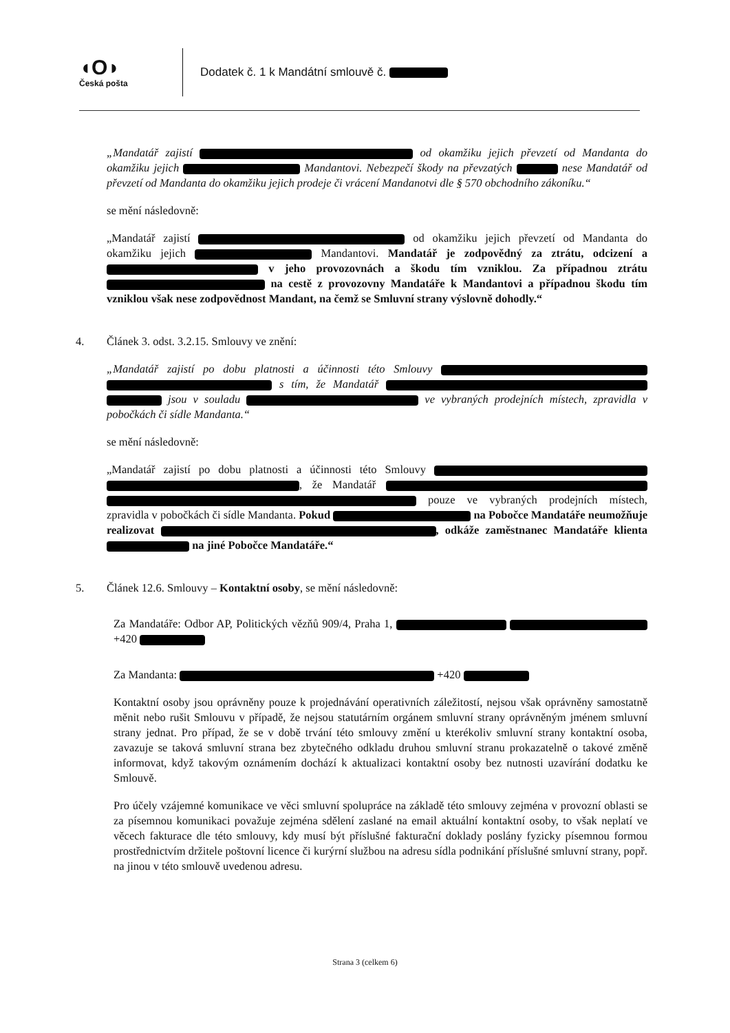◖O◗
Česká pošta
Dodatek č. 1 k Mandátní smlouvě č.
„Mandatář zajistí od okamžiku jejich převzetí od Mandanta do okamžiku jejich Mandantovi. Nebezpečí škody na převzatých nese Mandatář od převzetí od Mandanta do okamžiku jejich prodeje či vrácení Mandanotvi dle § 570 obchodního zákoníku.“
se mění následovně:
„Mandatář zajistí od okamžiku jejich převzetí od Mandanta do okamžiku jejich Mandantovi. Mandatář je zodpovědný za ztrátu, odcizení a v jeho provozovnách a škodu tím vzniklou. Za případnou ztrátu na cestě z provozovny Mandatáře k Mandantovi a případnou škodu tím vzniklou však nese zodpovědnost Mandant, na čemž se Smluvní strany výslovně dohodly.“
4. Článek 3. odst. 3.2.15. Smlouvy ve znění:
„Mandatář zajistí po dobu platnosti a účinnosti této Smlouvy s tím, že Mandatář jsou v souladu ve vybraných prodejních místech, zpravidla v pobočkách či sídle Mandanta.“
se mění následovně:
„Mandatář zajistí po dobu platnosti a účinnosti této Smlouvy , že Mandatář pouze ve vybraných prodejních místech, zpravidla v pobočkách či sídle Mandanta. Pokud na Pobočce Mandatáře neumožňuje realizovat , odkáže zaměstnanec Mandatáře klienta na jiné Pobočce Mandatáře.“
5. Článek 12.6. Smlouvy – Kontaktní osoby, se mění následovně:
Za Mandatáře: Odbor AP, Politických vězňů 909/4, Praha 1, +420
Za Mandanta: +420
Kontaktní osoby jsou oprávněny pouze k projednávání operativních záležitostí, nejsou však oprávněny samostatně měnit nebo rušit Smlouvu v případě, že nejsou statutárním orgánem smluvní strany oprávněným jménem smluvní strany jednat. Pro případ, že se v době trvání této smlouvy změní u kterékoliv smluvní strany kontaktní osoba, zavazuje se taková smluvní strana bez zbytečného odkladu druhou smluvní stranu prokazatelně o takové změně informovat, když takovým oznámením dochází k aktualizaci kontaktní osoby bez nutnosti uzavírání dodatku ke Smlouvě.
Pro účely vzájemné komunikace ve věci smluvní spolupráce na základě této smlouvy zejména v provozní oblasti se za písemnou komunikaci považuje zejména sdělení zaslané na email aktuální kontaktní osoby, to však neplatí ve věcech fakturace dle této smlouvy, kdy musí být příslušné fakturační doklady poslány fyzicky písemnou formou prostřednictvím držitele poštovní licence či kurýrní službou na adresu sídla podnikání příslušné smluvní strany, popř. na jinou v této smlouvě uvedenou adresu.
Strana 3 (celkem 6)